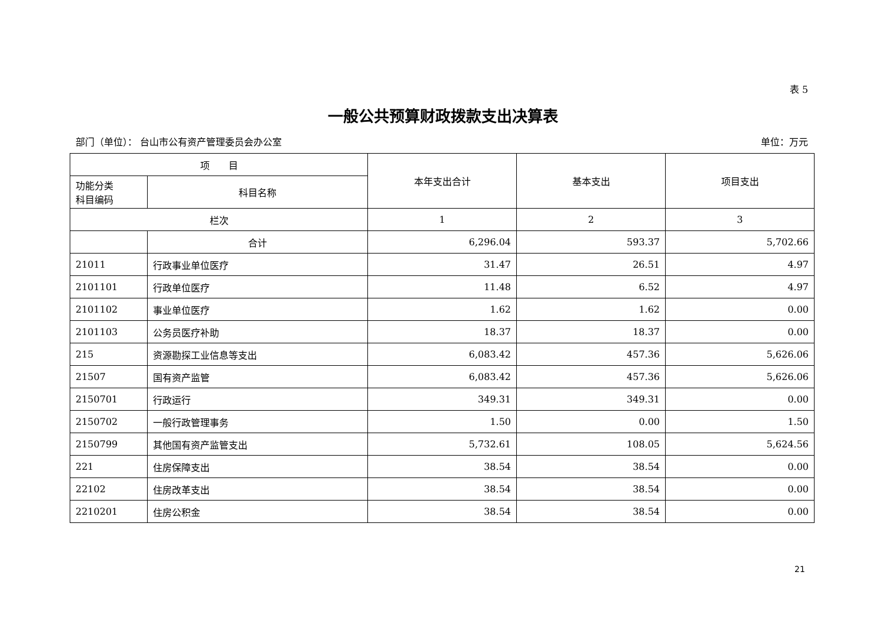表 5
一般公共预算财政拨款支出决算表
部门（单位）： 台山市公有资产管理委员会办公室 单位：万元
| 项 目 | | 本年支出合计 | 基本支出 | 项目支出 |
| --- | --- | --- | --- | --- |
| 功能分类 科目编码 | 科目名称 | | | |
| 栏次 | | 1 | 2 | 3 |
| | 合计 | 6,296.04 | 593.37 | 5,702.66 |
| 21011 | 行政事业单位医疗 | 31.47 | 26.51 | 4.97 |
| 2101101 | 行政单位医疗 | 11.48 | 6.52 | 4.97 |
| 2101102 | 事业单位医疗 | 1.62 | 1.62 | 0.00 |
| 2101103 | 公务员医疗补助 | 18.37 | 18.37 | 0.00 |
| 215 | 资源勘探工业信息等支出 | 6,083.42 | 457.36 | 5,626.06 |
| 21507 | 国有资产监管 | 6,083.42 | 457.36 | 5,626.06 |
| 2150701 | 行政运行 | 349.31 | 349.31 | 0.00 |
| 2150702 | 一般行政管理事务 | 1.50 | 0.00 | 1.50 |
| 2150799 | 其他国有资产监管支出 | 5,732.61 | 108.05 | 5,624.56 |
| 221 | 住房保障支出 | 38.54 | 38.54 | 0.00 |
| 22102 | 住房改革支出 | 38.54 | 38.54 | 0.00 |
| 2210201 | 住房公积金 | 38.54 | 38.54 | 0.00 |
21